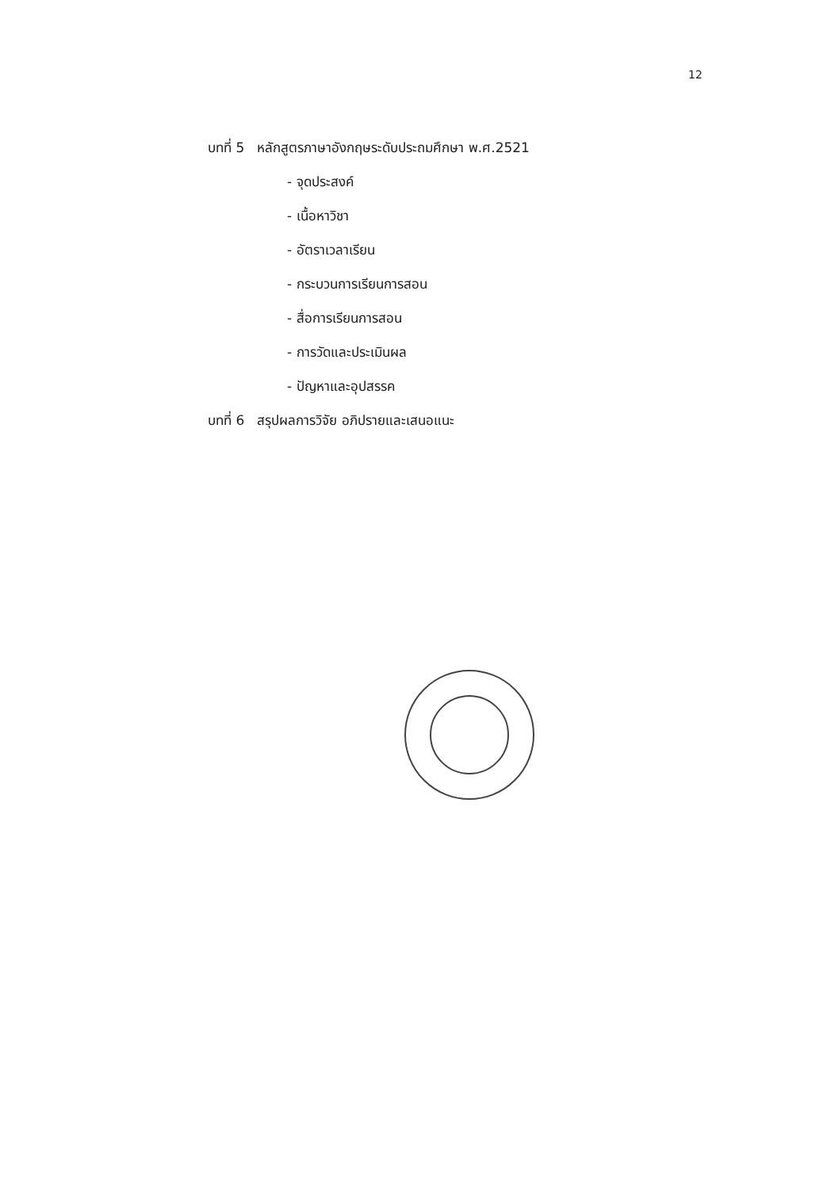12
บทที่ 5 หลักสูตรภาษาอังกฤษระดับประถมศึกษา พ.ศ.2521
- จุดประสงค์
- เนื้อหาวิชา
- อัตราเวลาเรียน
- กระบวนการเรียนการสอน
- สื่อการเรียนการสอน
- การวัดและประเมินผล
- ปัญหาและอุปสรรค
บทที่ 6 สรุปผลการวิจัย อภิปรายและเสนอแนะ